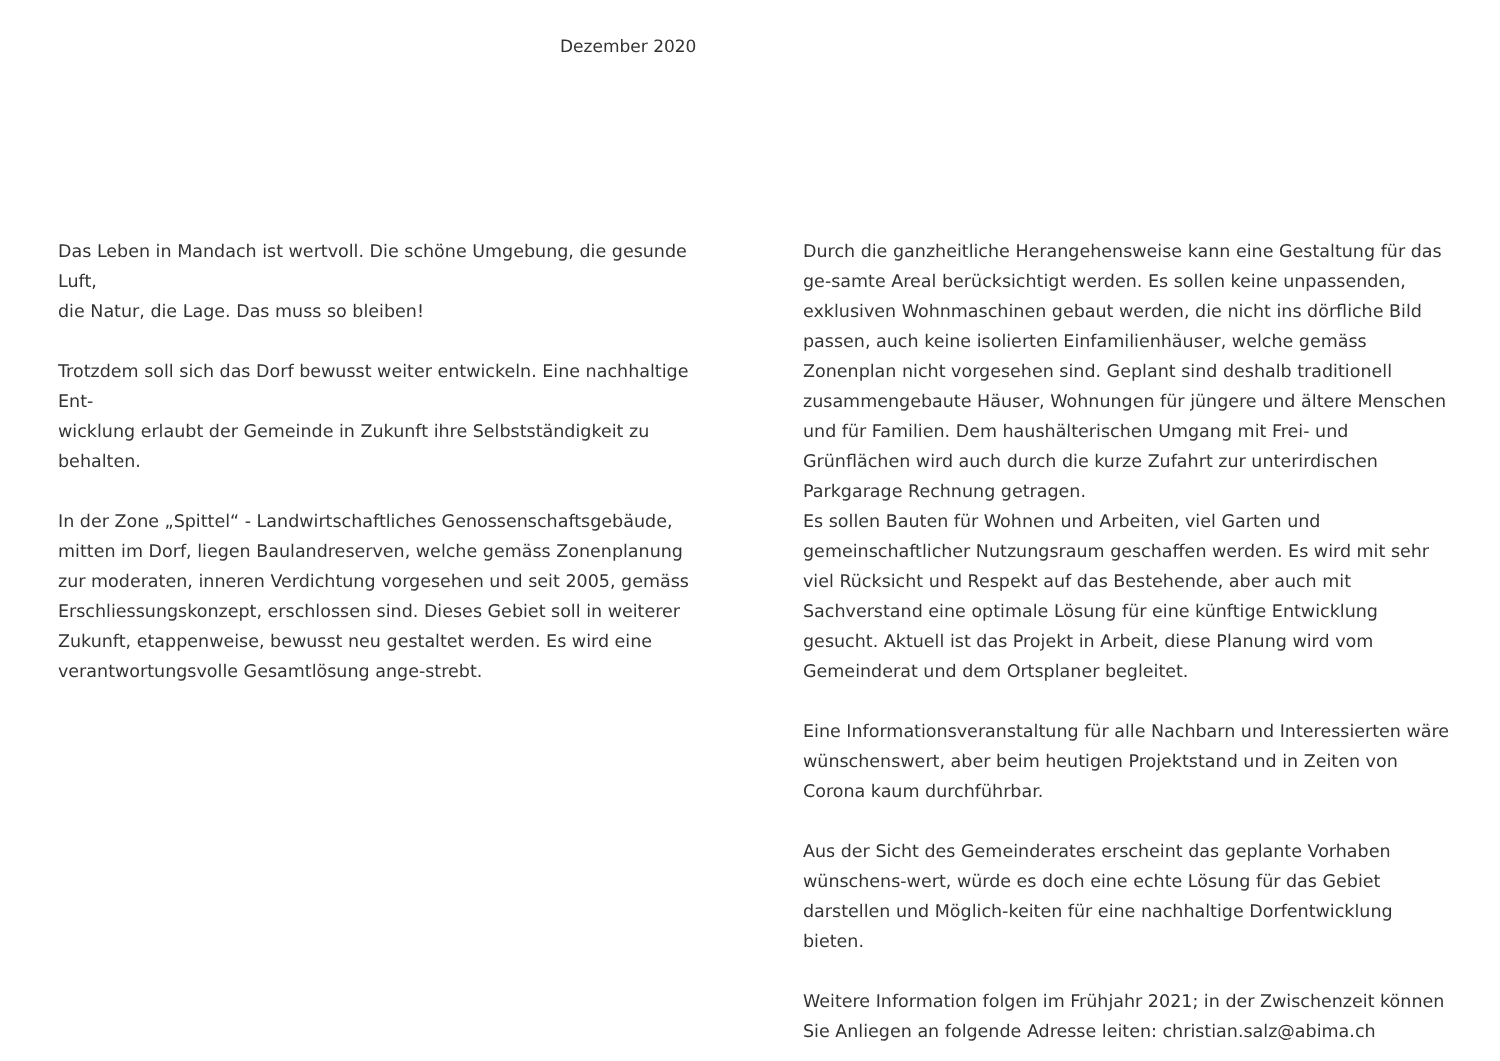Dezember 2020
Das Leben in Mandach ist wertvoll. Die schöne Umgebung, die gesunde Luft,
die Natur, die Lage. Das muss so bleiben!
Trotzdem soll sich das Dorf bewusst weiter entwickeln. Eine nachhaltige Ent-
wicklung erlaubt der Gemeinde in Zukunft ihre Selbstständigkeit zu behalten.
In der Zone „Spittel“ - Landwirtschaftliches Genossenschaftsgebäude, mitten im Dorf, liegen Baulandreserven, welche gemäss Zonenplanung zur moderaten, inneren Verdichtung vorgesehen und seit 2005, gemäss Erschliessungskonzept, erschlossen sind. Dieses Gebiet soll in weiterer Zukunft, etappenweise, bewusst neu gestaltet werden. Es wird eine verantwortungsvolle Gesamtlösung ange-strebt.
Durch die ganzheitliche Herangehensweise kann eine Gestaltung für das ge-samte Areal berücksichtigt werden. Es sollen keine unpassenden, exklusiven Wohnmaschinen gebaut werden, die nicht ins dörfliche Bild passen, auch keine isolierten Einfamilienhäuser, welche gemäss Zonenplan nicht vorgesehen sind. Geplant sind deshalb traditionell zusammengebaute Häuser, Wohnungen für jüngere und ältere Menschen und für Familien. Dem haushälterischen Umgang mit Frei- und Grünflächen wird auch durch die kurze Zufahrt zur unterirdischen Parkgarage Rechnung getragen.
Es sollen Bauten für Wohnen und Arbeiten, viel Garten und gemeinschaftlicher Nutzungsraum geschaffen werden. Es wird mit sehr viel Rücksicht und Respekt auf das Bestehende, aber auch mit Sachverstand eine optimale Lösung für eine künftige Entwicklung gesucht. Aktuell ist das Projekt in Arbeit, diese Planung wird vom Gemeinderat und dem Ortsplaner begleitet.
Eine Informationsveranstaltung für alle Nachbarn und Interessierten wäre wünschenswert, aber beim heutigen Projektstand und in Zeiten von Corona kaum durchführbar.
Aus der Sicht des Gemeinderates erscheint das geplante Vorhaben wünschens-wert, würde es doch eine echte Lösung für das Gebiet darstellen und Möglich-keiten für eine nachhaltige Dorfentwicklung bieten.
Weitere Information folgen im Frühjahr 2021; in der Zwischenzeit können Sie Anliegen an folgende Adresse leiten: christian.salz@abima.ch